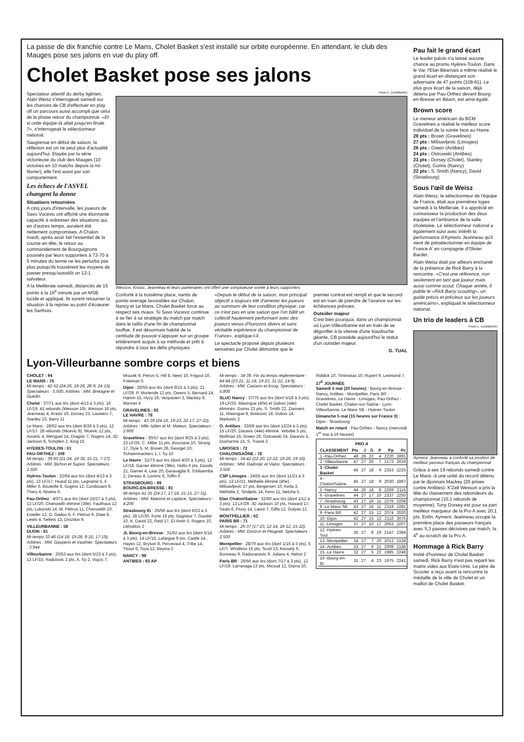La passe de dix franchie contre Le Mans, Cholet Basket s'est installé sur orbite européenne. En attendant, le club des Mauges pose ses jalons en vue du play off.
Cholet Basket pose ses jalons
Spectateur attentif du derby ligérien, Alain Weisz s'interrogeait samedi sur les chances de CB d'effectuer en play off un parcours aussi accompli que celui de la phase retour du championnat. «Et si cette équipe-là allait jusqu'en finale ?», s'interrogeait le sélectionneur national.
Saugrenue en début de saison, la réflexion est on ne peut plus d'actualité aujourd'hui. Etayée par la série victorieuse du club des Mauges (10 victoires en 10 matchs depuis la mi-février), elle l'est aussi par son comportement.
Les échecs de l'ASVEL changent la donne
Situations retournées
A cinq jours d'intervalle, les joueurs de Savo Vucevic ont affiché une étonnante capacité à redresser des situations qui, en d'autres temps, auraient été nettement compromises. A Chalon mardi, après avoir fait l'essentiel de la course en tête, le retour au commandement de Bourguignons poussés par leurs supporters à 73-70 à 5 minutes du terme ne les perturba pas plus puisqu'ils trouvèrent les moyens de passer presqu'aussitôt un 12-1 salvateur.
A la Meilleraie samedi, distancés de 15 points à la 16<sup>e</sup> minute par un MSB lucide et appliqué, ils surent retourner la situation à la reprise au point d'écœurer les Sarthois.
Photo E. UZAMBARD
Wesson, Krasic, Jeanneau et leurs partenaires ont offert une somptueuse soirée à leurs supporters
Conforté à la troisième place, nantis de points-average favorables sur Chalon, Nancy et Le Mans, Cholet Basket force au respect ses rivaux. Si Savo Vucevic continue à se fier à sa stratégie du match par match dans le taillis d'une fin de championnat touffue, il est désormais habité de la certitude de pouvoir s'appuyer sur un groupe entièrement acquis à sa méthode et prêt à répondre à tous les défis physiques.
«Depuis le début de la saison, mon principal objectif a toujours été d'amener les joueurs au summum de leur condition physique, car ce n'est pas en une saison que l'on bâtit un collectif hautement performant avec des joueurs venus d'horizons divers et sans véritable expérience du championnat de France», explique-t-il.
Le spectacle proposé depuis plusieurs semaines par Cholet démontre que le premier contrat est rempli et que le second est en train de prendre de l'avance sur les échéances prévues.
Outsider majeur
C'est bien pourquoi, dans un championnat où Lyon-Villeurbanne est en train de se dégonfler à la vitesse d'une baudruche géante, CB possède aujourd'hui le statut d'un outsider majeur.
G. TUAL
Lyon-Villeurbanne sombre corps et biens
CHOLET : 94
LE MANS : 76
Mi-temps : 42-52 (24-26, 18-26, 28-9, 24-15). Spectateurs : 5.500. Arbitres : MM. Bretagne et Guédin
Cholet : 37/71 aux tirs (dont 4/13 à 3 pts). 16 LF/19. 41 rebonds (Wesson 19). Wesson 16 pts, Jeanneau 4, Krasic 10, Dorsey 23, Lauwers 7, Stanley 23, Barry 11
Le Mans : 28/62 aux tirs (dont 8/26 à 3 pts). 12 LF/17. 28 rebonds (Nicevic 8). Nicevic 12 pts, Ascéric 4, Mériguet 14, Dragsic 7, Rogers 14, JD Jackson 8, Scholten 2, King 15
HYERES-TOULON : 61
PAU-ORTHEZ : 108
Mi-temps : 39-60 (21-24, 18-36, 15-21, 7-27). Arbitres : MM. Bichon et Supiot. Spectateurs : 2.500
Hyères-Toulon : 22/64 aux tirs (dont 4/13 à 3 pts). 13 LF/17. Hoard 11 pts, Legname 5, F. Miller 6, Bouteille 8, Gugino 12, Condouant 9, Thery 4, Nivière 6.
Pau-Orthez : 40/71 aux tirs (dont 15/27 à 3 pts). 13 LF/20. Chenowith éliminé (39e). Fauthoux 12 pts, Lukovski 14, M. Piétrus 11, Chenowith 10, Esteller 12, D. Gadou 6, F. Piétrus 9, Diaw 8, Lewis 4, Sellers 13, Drozdov 9.
VILLEURBANNE : 58
DIJON : 81
Mi-temps 33-46 (14-18, 19-28, 8-16, 17-19). Arbitres : MM. Gasperin et Vauthier. Spectateurs : 3.944
Villeurbanne : 20/53 aux tirs (dont 5/23 à 3 pts). 13 LF/15. Radulovic 2 pts, A. Sy 2, Vujcic 7, Mrazek 9, Petrov 5, Hill 8, Nees 10, Frigout 10, Freeman 5
Dijon : 26/55 aux tirs (dont 8/15 à 3 pts). 21 LF/29. P. Morlende 12 pts, Owens 5, Bernard 14, Hamm 15, Hyzy 19, Vespasien 3, Mackey 9, Monnet 4
GRAVELINES : 92
LE HAVRE : 78
Mi-temps : 43-39 (24-16, 19-23, 22-17, 27-22). Arbitres : Mlle Julien et M. Mateus. Spectateurs : 2.800
Gravelines : 30/57 aux tirs (dont 9/25 à 3 pts). 23 LF/26. C. Miller 11 pts, Bouziane 10, Strong 17, Oyie 5, M. Brown 28, Georget 10, Schoenmackers 1, I. Sy 10
Le Havre : 31/73 aux tirs (dont 4/20 à 3 pts). 12 LF/18. Garner éliminé (38e). Hollis 6 pts, Ewodo 21, Garner 4, Lear 20, Garavaglia 9, Tchiloemba 2, Dereau 4, Loveric 6, Toffin 6
STRASBOURG : 89
BOURG-EN-BRESSE : 81
Mi-temps 41-35 (24-17, 17-18, 21-15, 27-31). Arbitres : MM. Maestre et Laplace. Spectateurs : 4.200
Strasbourg IG : 26/59 aux tirs (dont 9/23 à 3 pts). 28 LF/30. Forte 16 pts, Gagneur 7, Gautier 10, K. David 22, Reid 17, El-Amin 5, Rogers 10, Likholitov 2
JL Bourg-en-Bresse : 31/62 aux tirs (dont 5/14 à 3 pts). 14 LF/15. Lafargue 9 pts, Castle 14, Hayes 12, Bryson 8, Percevaut 4, Tribe 14, Tissot 6, Toya 12, Beyina 2
NANCY : 98
ANTIBES : 93 AP
Mi-temps : 34-39. Fin du temps réglementaire : 84-84 (23-21, 11-18, 19-23, 31-22, 14-9). Arbitres : MM. Castano et Koog. Spectateurs : 5.800
SLUC Nancy : 37/75 aux tirs (dont 5/18 à 3 pts). 19 LF/33. Masingue (40e) et Dubos (44e) éliminés. Gomis 23 pts, S. Smith 22, Zianveni 11, Masingue 8, Boskovic 18, Dubos 14, Markovic 2
O. Antibes : 33/59 aux tirs (dont 12/24 à 3 pts). 15 LF/20. Dacevic (44e) éliminé. Vebobe 5 pts, Mollinari 16, Green 26, Ostrowski 24, Dacevic 5, Ducharme 15, S. Traoré 2
LIMOGES : 72
CHALON/SAÔNE : 78
Mi-temps : 34-42 (22-20, 12-22, 19-20, 19-16). Arbitres : MM. Radonjic et Viator. Spectateurs : 3.500
CSP Limoges : 24/55 aux tirs (dont 11/21 à 3 pts). 13 LF/21. Méthélie éliminé (40e). Milisavljevic 27 pts, Bergersen 10, Keita 3, Méthélie 2, Sindjelic 14, Fenn 11, Nelcha 5.
Elan Chalon/Saône : 32/60 aux tirs (dont 1/12 à 3 pts). 13 LF/29. JD Jackson 10 pts, Howard 17, Seals 6, Piuvy 14, Laure 7, Giffa 12, Gulyas 12.
MONTPELLIER : 62
PARIS BR : 71
Mi-temps : 29-37 (17-23, 12-14, 18-12, 15-22). Arbitres : MM. Dorizon et Peugnet. Spectateurs : 2.500
Montpellier : 28/70 aux tirs (dont 1/16 à 3 pts). 5 LF/7. Windless 16 pts, Scott 13, Kessely 9, Bonneau 9, Radovanovic 9, Julians 4, Nebot 2
Paris BR : 26/56 aux tirs (dont 7/17 à 3 pts). 12 LF/19. Larranaga 13 pts, Micoud 12, Diarra 10, Riddick 10, Timinskas 10, Rupert 9, Lesmond 7.
27<sup>E</sup> JOURNÉE
Samedi 4 mai (20 heures) : Bourg-en-Bresse - Nancy, Antibes - Montpellier, Paris BR - Gravelines, Le Havre - Limoges, Pau-Orthez - Cholet Basket, Chalon-sur-Saône - Lyon-Villeurbanne, Le Mans SB - Hyères-Toulon
Dimanche 5 mai (15 heures sur France 3) : Dijon - Strasbourg
Match en retard : Pau-Orthez - Nancy (mercredi 1<sup>er</sup> mai à 16 heures)
PRO A
| CLASSEMENT | Pts | J | G | P | Pp | Pc |
| --- | --- | --- | --- | --- | --- | --- |
| 1 -Pau-Orthez | 48 | 26 | 22 | 4 | 2220 | 1891 |
| 2 -Villeurbanne | 47 | 27 | 20 | 7 | 2173 | 2019 |
| 3 -Cholet Basket | 45 | 27 | 18 | 9 | 2353 | 2225 |
| 4 -Chalon/Saône | 45 | 27 | 18 | 9 | 2030 | 1867 |
| 5 -Nancy | 44 | 26 | 18 | 8 | 2269 | 2115 |
| 6 -Gravelines | 44 | 27 | 17 | 10 | 2337 | 2250 |
| 7 -Strasbourg | 43 | 27 | 16 | 11 | 2276 | 2208 |
| 8 -Le Mans SB | 43 | 27 | 16 | 11 | 2318 | 2281 |
| 9 -Paris BR | 42 | 27 | 15 | 12 | 2074 | 2020 |
| 10 -Dijon | 42 | 27 | 15 | 12 | 2116 | 2075 |
| 11 -Limoges | 37 | 27 | 10 | 17 | 2053 | 2207 |
| 12 -Hyères-Toul. | 35 | 27 | 8 | 19 | 2147 | 2384 |
| 13 -Montpellier | 34 | 27 | 7 | 20 | 2012 | 2128 |
| 14 -Antibes | 33 | 27 | 6 | 21 | 2009 | 2188 |
| 15 -Le Havre | 32 | 27 | 5 | 22 | 1985 | 2248 |
| 16 -Bourg-en-Br. | 31 | 27 | 4 | 23 | 1975 | 2241 |
Pau fait le grand écart
Le leader palois n'a laissé aucune chance au promu Hyères-Toulon. Dans le Var, l'Elan Béarnais a même réalisé le grand écart en distançant son adversaire de 47 points (108-61). Le plus gros écart de la saison, déjà détenu par Pau-Orthez devant Bourg-en-Bresse en Béarn, est ainsi égalé.
Brown score
Le meneur américain du BCM Gravelines a réalisé le meilleur score individuel de la soirée face au Havre.
28 pts : Brown (Gravelines)
27 pts : Milisavljevic (Limoges)
26 pts : Green (Antibes)
24 pts : Ostrowski (Antibes)
23 pts : Dorsey (Cholet), Stanley (Cholet), Gomis (Nancy)
22 pts : S. Smith (Nancy), David (Strasbourg)
Sous l'œil de Weisz
Alain Weisz, le sélectionneur de l'équipe de France, était aux premières loges samedi à la Meilleraie. Il a apprécié en connaisseur la production des deux équipes et l'ambiance de la salle choletaise. Le sélectionneur national a également suivi avec intérêt la performance d'Aymeric Jeanneau qu'il vient de présélectionner en équipe de France A' en compagnie d'Olivier Bardet.
Alain Weisz était par ailleurs enchanté de la présence de Rick Barry à la rencontre. «C'est une référence, non seulement en tant que joueur mais aussi comme scout. Chaque année, il publie le «Rick Barry scouting», un guide précis et précieux sur les joueurs américains», expliquait le sélectionneur national.
Un trio de leaders à CB
Photo E. UZAMBARD
Aymeric Jeanneau a conforté sa position de meilleur passeur français du championnat
Grâce à ses 19 rebonds samedi contre Le Mans -à une unité du record détenu par le dijonnais Mackey (20 prises contre Antibes)- K'Zell Wesson a pris la tête du classement des rebondeurs du championnat (10,1 rebonds de moyenne). Tony Dorsey est pour sa part meilleur marqueur de la Pro A avec 20,1 pts. Enfin, Aymeric Jeanneau occupe la première place des passeurs français avec 5,3 passes décisives par match, la 4<sup>e</sup> au scratch de la Pro A.
Hommage à Rick Barry
Invité d'honneur de Cholet Basket samedi, Rick Barry n'est pas reparti les mains vides aux Etats-Unis. Le père de Scooter a reçu avant la rencontre la médaille de la ville de Cholet et un maillot de Cholet Basket.